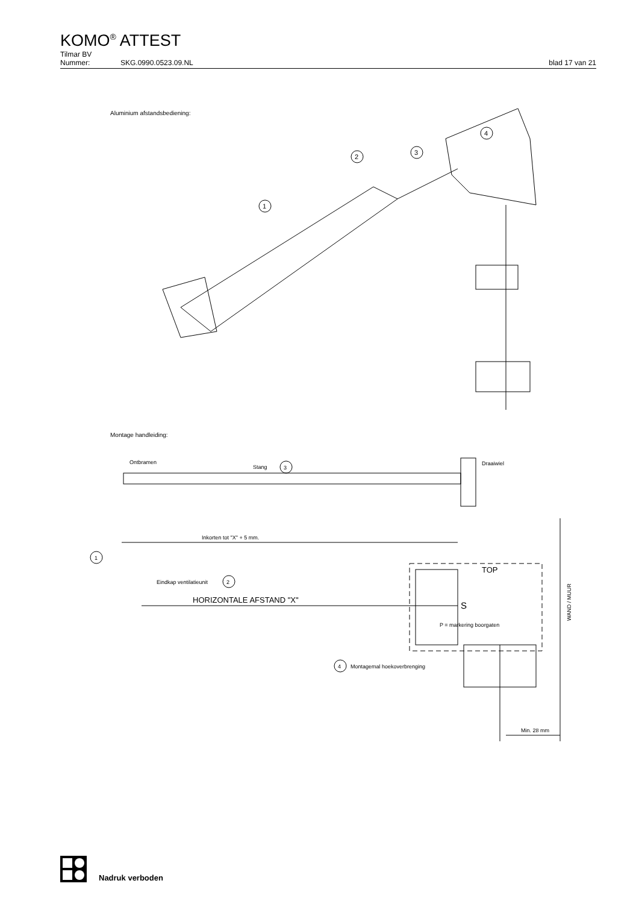KOMO<sup>®</sup> ATTEST
Tilmar BV
Nummer: SKG.0990.0523.09.NL blad 17 van 21
Aluminium afstandsbediening:
1
2
3
4
Montage handleiding:
Ontbramen
Stang
3
Draaiwiel
Inkorten tot "X" + 5 mm.
1
Eindkap ventilatieunit
2
HORIZONTALE AFSTAND "X"
TOP
S
P = markering boorgaten
4
Montagemal hoekoverbrenging
Min. 28 mm
WAND / MUUR
Nadruk verboden